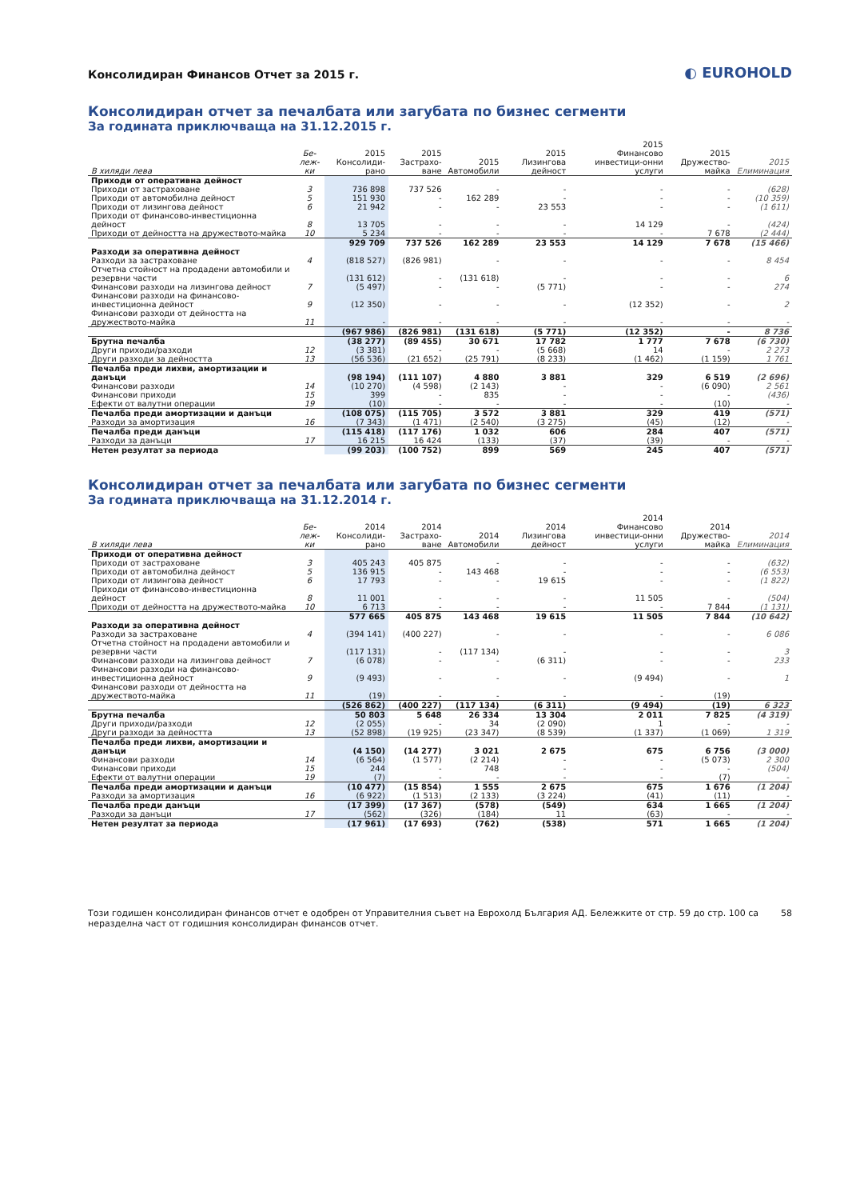Консолидиран Финансов Отчет за 2015 г.
◐ EUROHOLD
Консолидиран отчет за печалбата или загубата по бизнес сегменти
За годината приключваща на 31.12.2015 г.
| В хиляди лева | Бе-леж-ки | 2015 Консолиди-рано | 2015 Застрахо-ване | 2015 Автомобили | 2015 Лизингова дейност | 2015 Финансово инвестици-онни услуги | 2015 Дружество-майка | 2015 Елиминация |
| --- | --- | --- | --- | --- | --- | --- | --- | --- |
| Приходи от оперативна дейност | | | | | | | | |
| Приходи от застраховане | 3 | 736 898 | 737 526 | - | - | - | - | (628) |
| Приходи от автомобилна дейност | 5 | 151 930 | - | 162 289 | - | - | - | (10 359) |
| Приходи от лизингова дейност | 6 | 21 942 | - | - | 23 553 | - | - | (1 611) |
| Приходи от финансово-инвестиционна дейност | 8 | 13 705 | - | - | - | 14 129 | - | (424) |
| Приходи от дейността на дружеството-майка | 10 | 5 234 | - | - | - | - | 7 678 | (2 444) |
| | | 929 709 | 737 526 | 162 289 | 23 553 | 14 129 | 7 678 | (15 466) |
| Разходи за оперативна дейност | | | | | | | | |
| Разходи за застраховане | 4 | (818 527) | (826 981) | - | - | - | - | 8 454 |
| Отчетна стойност на продадени автомобили и резервни части | | (131 612) | - | (131 618) | - | - | - | 6 |
| Финансови разходи на лизингова дейност | 7 | (5 497) | - | - | (5 771) | - | - | 274 |
| Финансови разходи на финансово-инвестиционна дейност | 9 | (12 350) | - | - | - | (12 352) | - | 2 |
| Финансови разходи от дейността на дружеството-майка | 11 | - | - | - | - | - | - | - |
| | | (967 986) | (826 981) | (131 618) | (5 771) | (12 352) | - | 8 736 |
| Брутна печалба | | (38 277) | (89 455) | 30 671 | 17 782 | 1 777 | 7 678 | (6 730) |
| Други приходи/разходи | 12 | (3 381) | - | - | (5 668) | 14 | - | 2 273 |
| Други разходи за дейността | 13 | (56 536) | (21 652) | (25 791) | (8 233) | (1 462) | (1 159) | 1 761 |
| Печалба преди лихви, амортизации и данъци | | (98 194) | (111 107) | 4 880 | 3 881 | 329 | 6 519 | (2 696) |
| Финансови разходи | 14 | (10 270) | (4 598) | (2 143) | - | - | (6 090) | 2 561 |
| Финансови приходи | 15 | 399 | - | 835 | - | - | - | (436) |
| Ефекти от валутни операции | 19 | (10) | - | - | - | - | (10) | - |
| Печалба преди амортизации и данъци | | (108 075) | (115 705) | 3 572 | 3 881 | 329 | 419 | (571) |
| Разходи за амортизация | 16 | (7 343) | (1 471) | (2 540) | (3 275) | (45) | (12) | - |
| Печалба преди данъци | | (115 418) | (117 176) | 1 032 | 606 | 284 | 407 | (571) |
| Разходи за данъци | 17 | 16 215 | 16 424 | (133) | (37) | (39) | - | - |
| Нетен резултат за периода | | (99 203) | (100 752) | 899 | 569 | 245 | 407 | (571) |
Консолидиран отчет за печалбата или загубата по бизнес сегменти
За годината приключваща на 31.12.2014 г.
| В хиляди лева | Бе-леж-ки | 2014 Консолиди-рано | 2014 Застрахо-ване | 2014 Автомобили | 2014 Лизингова дейност | 2014 Финансово инвестици-онни услуги | 2014 Дружество-майка | 2014 Елиминация |
| --- | --- | --- | --- | --- | --- | --- | --- | --- |
| Приходи от оперативна дейност | | | | | | | | |
| Приходи от застраховане | 3 | 405 243 | 405 875 | - | - | - | - | (632) |
| Приходи от автомобилна дейност | 5 | 136 915 | - | 143 468 | - | - | - | (6 553) |
| Приходи от лизингова дейност | 6 | 17 793 | - | - | 19 615 | - | - | (1 822) |
| Приходи от финансово-инвестиционна дейност | 8 | 11 001 | - | - | - | 11 505 | - | (504) |
| Приходи от дейността на дружеството-майка | 10 | 6 713 | - | - | - | - | 7 844 | (1 131) |
| | | 577 665 | 405 875 | 143 468 | 19 615 | 11 505 | 7 844 | (10 642) |
| Разходи за оперативна дейност | | | | | | | | |
| Разходи за застраховане | 4 | (394 141) | (400 227) | - | - | - | - | 6 086 |
| Отчетна стойност на продадени автомобили и резервни части | | (117 131) | - | (117 134) | - | - | - | 3 |
| Финансови разходи на лизингова дейност | 7 | (6 078) | - | - | (6 311) | - | - | 233 |
| Финансови разходи на финансово-инвестиционна дейност | 9 | (9 493) | - | - | - | (9 494) | - | 1 |
| Финансови разходи от дейността на дружеството-майка | 11 | (19) | - | - | - | - | (19) | |
| | | (526 862) | (400 227) | (117 134) | (6 311) | (9 494) | (19) | 6 323 |
| Брутна печалба | | 50 803 | 5 648 | 26 334 | 13 304 | 2 011 | 7 825 | (4 319) |
| Други приходи/разходи | 12 | (2 055) | - | 34 | (2 090) | 1 | - | - |
| Други разходи за дейността | 13 | (52 898) | (19 925) | (23 347) | (8 539) | (1 337) | (1 069) | 1 319 |
| Печалба преди лихви, амортизации и данъци | | (4 150) | (14 277) | 3 021 | 2 675 | 675 | 6 756 | (3 000) |
| Финансови разходи | 14 | (6 564) | (1 577) | (2 214) | - | - | (5 073) | 2 300 |
| Финансови приходи | 15 | 244 | - | 748 | - | - | - | (504) |
| Ефекти от валутни операции | 19 | (7) | - | - | - | - | (7) | - |
| Печалба преди амортизации и данъци | | (10 477) | (15 854) | 1 555 | 2 675 | 675 | 1 676 | (1 204) |
| Разходи за амортизация | 16 | (6 922) | (1 513) | (2 133) | (3 224) | (41) | (11) | - |
| Печалба преди данъци | | (17 399) | (17 367) | (578) | (549) | 634 | 1 665 | (1 204) |
| Разходи за данъци | 17 | (562) | (326) | (184) | 11 | (63) | - | - |
| Нетен резултат за периода | | (17 961) | (17 693) | (762) | (538) | 571 | 1 665 | (1 204) |
Този годишен консолидиран финансов отчет е одобрен от Управителния съвет на Еврохолд България АД. Бележките от стр. 59 до стр. 100 са неразделна част от годишния консолидиран финансов отчет.
58